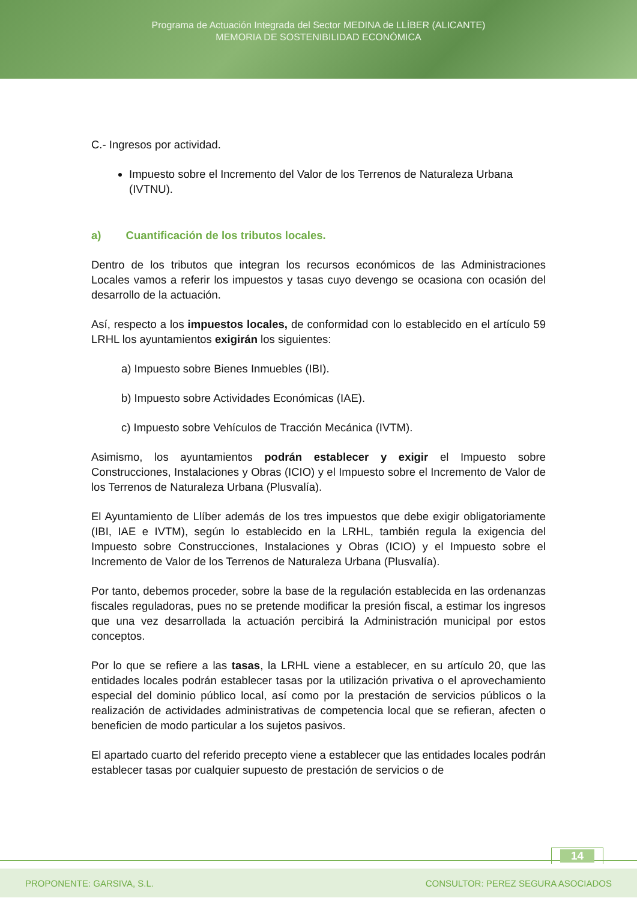Programa de Actuación Integrada del Sector MEDINA de LLÍBER (ALICANTE)
MEMORIA DE SOSTENIBILIDAD ECONÓMICA
C.- Ingresos por actividad.
Impuesto sobre el Incremento del Valor de los Terrenos de Naturaleza Urbana (IVTNU).
a) Cuantificación de los tributos locales.
Dentro de los tributos que integran los recursos económicos de las Administraciones Locales vamos a referir los impuestos y tasas cuyo devengo se ocasiona con ocasión del desarrollo de la actuación.
Así, respecto a los impuestos locales, de conformidad con lo establecido en el artículo 59 LRHL los ayuntamientos exigirán los siguientes:
a) Impuesto sobre Bienes Inmuebles (IBI).
b) Impuesto sobre Actividades Económicas (IAE).
c) Impuesto sobre Vehículos de Tracción Mecánica (IVTM).
Asimismo, los ayuntamientos podrán establecer y exigir el Impuesto sobre Construcciones, Instalaciones y Obras (ICIO) y el Impuesto sobre el Incremento de Valor de los Terrenos de Naturaleza Urbana (Plusvalía).
El Ayuntamiento de Llíber además de los tres impuestos que debe exigir obligatoriamente (IBI, IAE e IVTM), según lo establecido en la LRHL, también regula la exigencia del Impuesto sobre Construcciones, Instalaciones y Obras (ICIO) y el Impuesto sobre el Incremento de Valor de los Terrenos de Naturaleza Urbana (Plusvalía).
Por tanto, debemos proceder, sobre la base de la regulación establecida en las ordenanzas fiscales reguladoras, pues no se pretende modificar la presión fiscal, a estimar los ingresos que una vez desarrollada la actuación percibirá la Administración municipal por estos conceptos.
Por lo que se refiere a las tasas, la LRHL viene a establecer, en su artículo 20, que las entidades locales podrán establecer tasas por la utilización privativa o el aprovechamiento especial del dominio público local, así como por la prestación de servicios públicos o la realización de actividades administrativas de competencia local que se refieran, afecten o beneficien de modo particular a los sujetos pasivos.
El apartado cuarto del referido precepto viene a establecer que las entidades locales podrán establecer tasas por cualquier supuesto de prestación de servicios o de
14
PROPONENTE: GARSIVA, S.L. CONSULTOR: PEREZ SEGURA ASOCIADOS